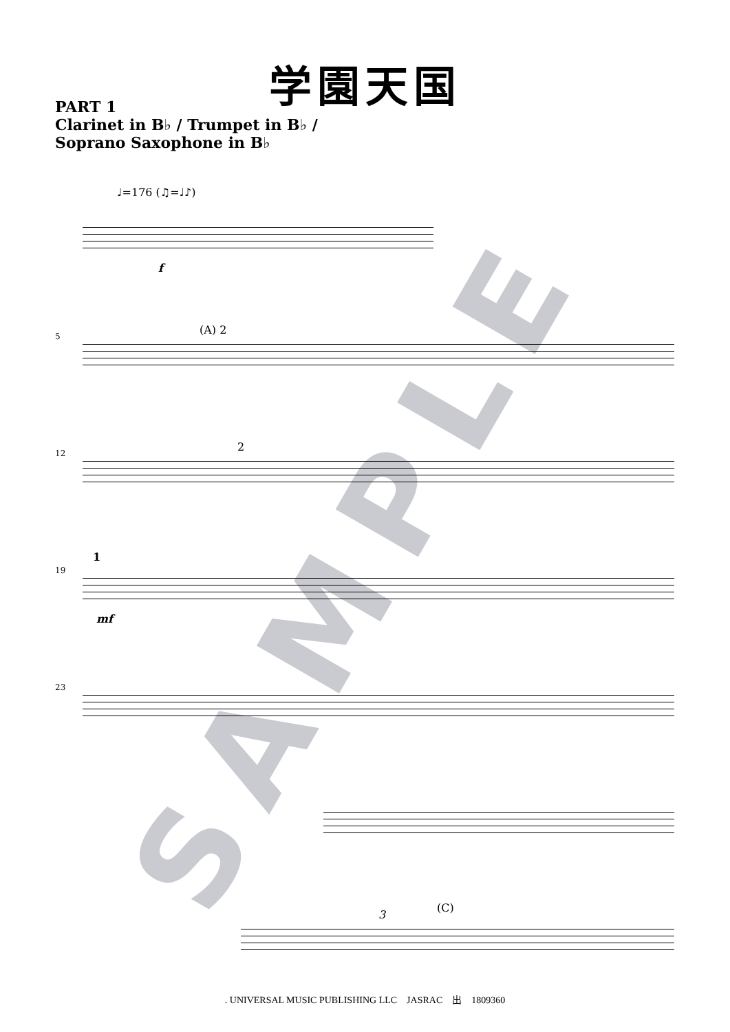SAMPLE
学園天国
PART 1
Clarinet in B♭ / Trumpet in B♭ /
Soprano Saxophone in B♭
♩=176 (♫=♩♪)
f
5 (A) 2
12 2
19
1
mf
23
(C)
3
. UNIVERSAL MUSIC PUBLISHING LLC　JASRAC　出　1809360